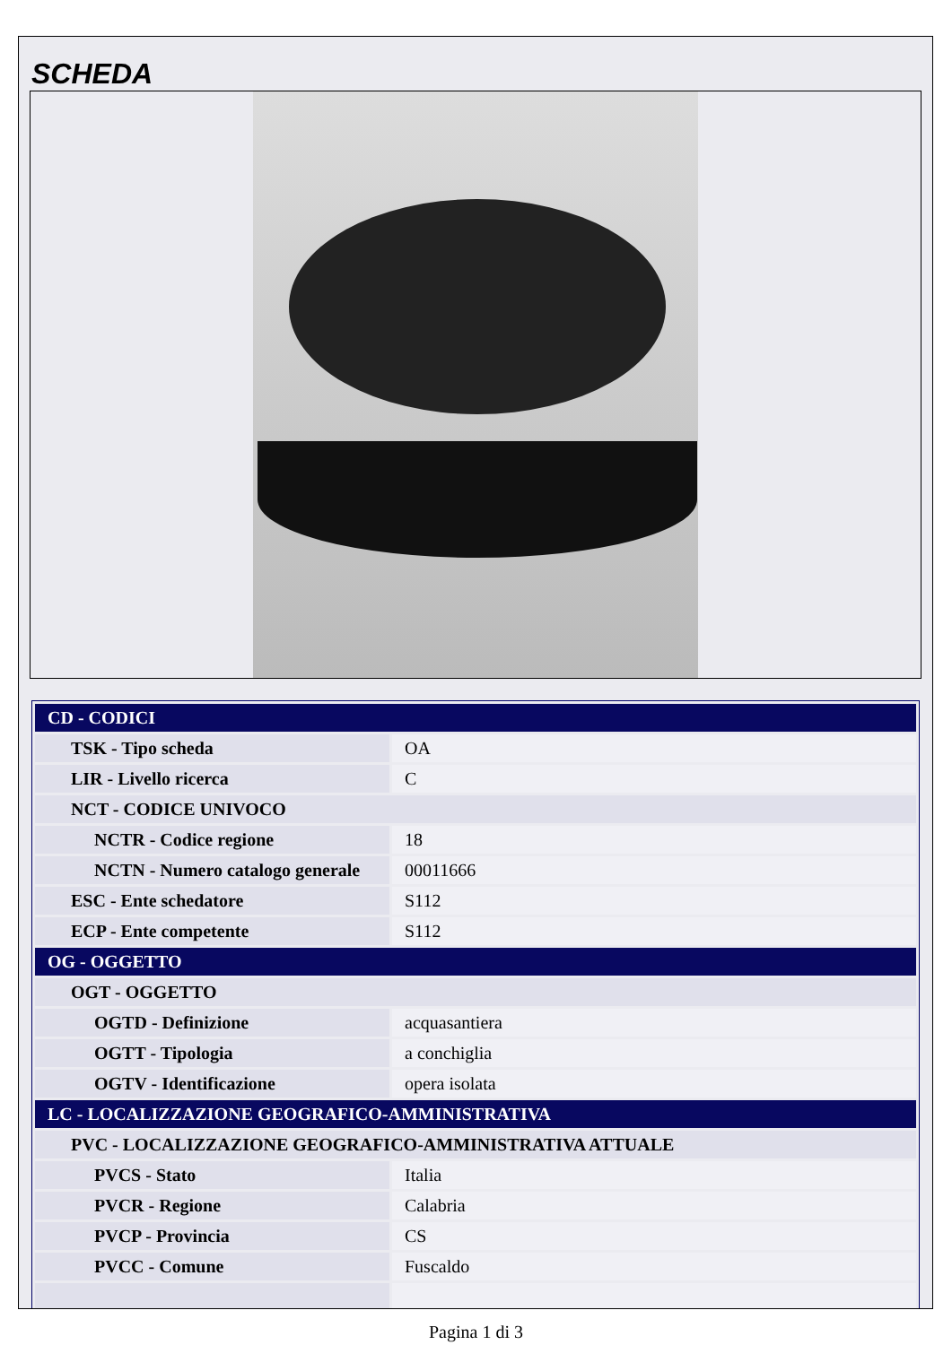SCHEDA
| CD - CODICI | |
| TSK - Tipo scheda | OA |
| LIR - Livello ricerca | C |
| NCT - CODICE UNIVOCO | |
| NCTR - Codice regione | 18 |
| NCTN - Numero catalogo generale | 00011666 |
| ESC - Ente schedatore | S112 |
| ECP - Ente competente | S112 |
| OG - OGGETTO | |
| OGT - OGGETTO | |
| OGTD - Definizione | acquasantiera |
| OGTT - Tipologia | a conchiglia |
| OGTV - Identificazione | opera isolata |
| LC - LOCALIZZAZIONE GEOGRAFICO-AMMINISTRATIVA | |
| PVC - LOCALIZZAZIONE GEOGRAFICO-AMMINISTRATIVA ATTUALE | |
| PVCS - Stato | Italia |
| PVCR - Regione | Calabria |
| PVCP - Provincia | CS |
| PVCC - Comune | Fuscaldo |
Pagina 1 di 3